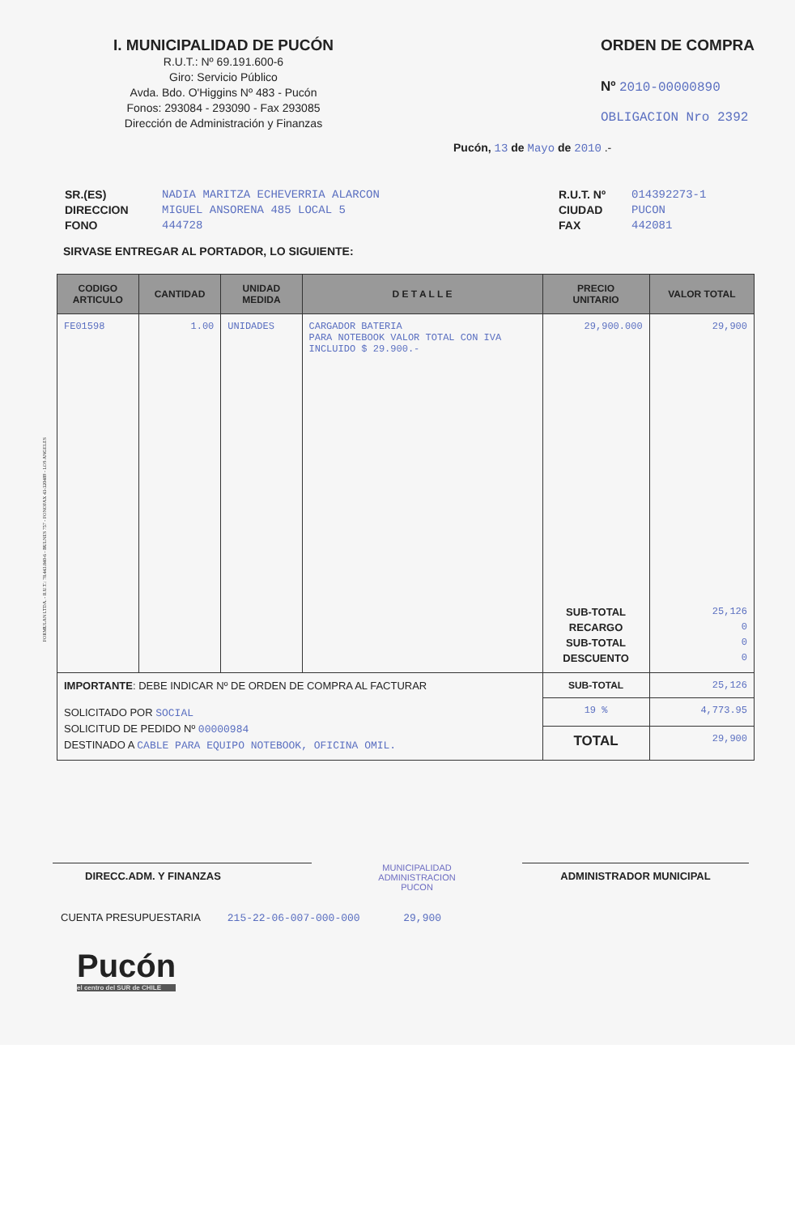I. MUNICIPALIDAD DE PUCÓN
R.U.T.: Nº 69.191.600-6
Giro: Servicio Público
Avda. Bdo. O'Higgins Nº 483 - Pucón
Fonos: 293084 - 293090 - Fax 293085
Dirección de Administración y Finanzas
ORDEN DE COMPRA
Nº 2010-00000890
OBLIGACION Nro 2392
Pucón, 13 de Mayo de 2010 .-
SR.(ES)
DIRECCION
FONO
NADIA MARITZA ECHEVERRIA ALARCON
MIGUEL ANSORENA 485 LOCAL 5
444728
R.U.T. Nº
CIUDAD
FAX
014392273-1
PUCON
442081
SIRVASE ENTREGAR AL PORTADOR, LO SIGUIENTE:
| CODIGO ARTICULO | CANTIDAD | UNIDAD MEDIDA | D E T A L L E | PRECIO UNITARIO | VALOR TOTAL |
| --- | --- | --- | --- | --- | --- |
| FE01598 | 1.00 | UNIDADES | CARGADOR BATERIA PARA NOTEBOOK VALOR TOTAL CON IVA INCLUIDO $ 29.900.- | 29,900.000 | 29,900 |
| | | | | SUB-TOTAL RECARGO SUB-TOTAL DESCUENTO | 25,126 0 0 0 |
| IMPORTANTE : DEBE INDICAR Nº DE ORDEN DE COMPRA AL FACTURAR | | | | SUB-TOTAL | 25,126 |
| SOLICITADO POR SOCIAL SOLICITUD DE PEDIDO Nº 00000984 DESTINADO A CABLE PARA EQUIPO NOTEBOOK, OFICINA OMIL. | | | | 19 % | 4,773.95 |
| | | | | TOTAL | 29,900 |
DIRECC.ADM. Y FINANZAS
MUNICIPALIDAD
ADMINISTRACION
PUCON
ADMINISTRADOR MUNICIPAL
CUENTA PRESUPUESTARIA 215-22-06-007-000-000 29,900
Pucón
el centro del SUR de CHILE
FORMULAN LTDA. - R.U.T.: 78.443.840-6 - BULNES 757 - FONOFAX 43-320489 - LOS ANGELES